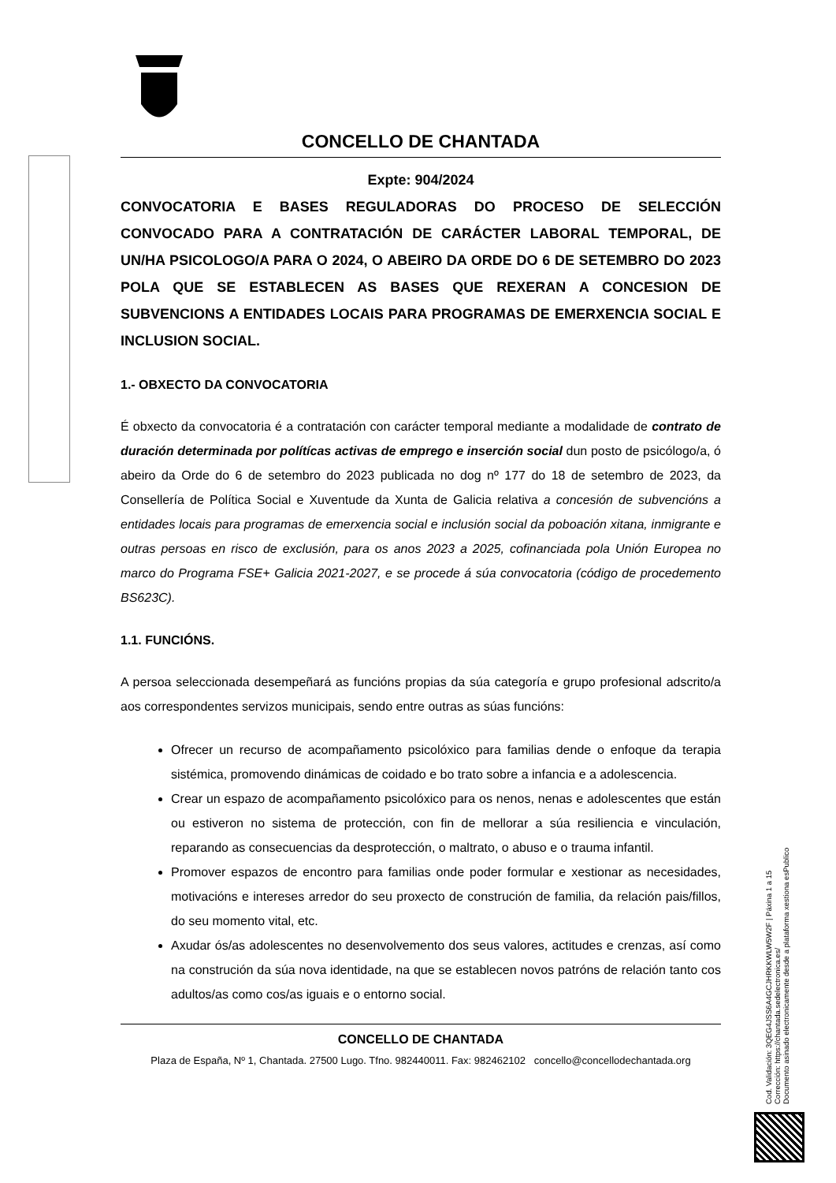CONCELLO DE CHANTADA
Expte: 904/2024
CONVOCATORIA E BASES REGULADORAS DO PROCESO DE SELECCIÓN CONVOCADO PARA A CONTRATACIÓN DE CARÁCTER LABORAL TEMPORAL, DE UN/HA PSICOLOGO/A PARA O 2024, O ABEIRO DA ORDE DO 6 DE SETEMBRO DO 2023 POLA QUE SE ESTABLECEN AS BASES QUE REXERAN A CONCESION DE SUBVENCIONS A ENTIDADES LOCAIS PARA PROGRAMAS DE EMERXENCIA SOCIAL E INCLUSION SOCIAL.
1.- OBXECTO DA CONVOCATORIA
É obxecto da convocatoria é a contratación con carácter temporal mediante a modalidade de contrato de duración determinada por polítícas activas de emprego e inserción social dun posto de psicólogo/a, ó abeiro da Orde do 6 de setembro do 2023 publicada no dog nº 177 do 18 de setembro de 2023, da Consellería de Política Social e Xuventude da Xunta de Galicia relativa a concesión de subvencións a entidades locais para programas de emerxencia social e inclusión social da poboación xitana, inmigrante e outras persoas en risco de exclusión, para os anos 2023 a 2025, cofinanciada pola Unión Europea no marco do Programa FSE+ Galicia 2021-2027, e se procede á súa convocatoria (código de procedemento BS623C).
1.1. FUNCIÓNS.
A persoa seleccionada desempeñará as funcións propias da súa categoría e grupo profesional adscrito/a aos correspondentes servizos municipais, sendo entre outras as súas funcións:
Ofrecer un recurso de acompañamento psicolóxico para familias dende o enfoque da terapia sistémica, promovendo dinámicas de coidado e bo trato sobre a infancia e a adolescencia.
Crear un espazo de acompañamento psicolóxico para os nenos, nenas e adolescentes que están ou estiveron no sistema de protección, con fin de mellorar a súa resiliencia e vinculación, reparando as consecuencias da desprotección, o maltrato, o abuso e o trauma infantil.
Promover espazos de encontro para familias onde poder formular e xestionar as necesidades, motivacións e intereses arredor do seu proxecto de construción de familia, da relación pais/fillos, do seu momento vital, etc.
Axudar ós/as adolescentes no desenvolvemento dos seus valores, actitudes e crenzas, así como na construción da súa nova identidade, na que se establecen novos patróns de relación tanto cos adultos/as como cos/as iguais e o entorno social.
CONCELLO DE CHANTADA
Plaza de España, Nº 1, Chantada. 27500 Lugo. Tfno. 982440011. Fax: 982462102 concello@concellodechantada.org
Cod. Validación: 3QEG4JSS6A4GCJHRKKWLW5W2F | Páxina 1 a 15
Corrección: https://chantada.sedelectronica.es/
Documento asinado electronicamente desde a plataforma xestiona esPublico